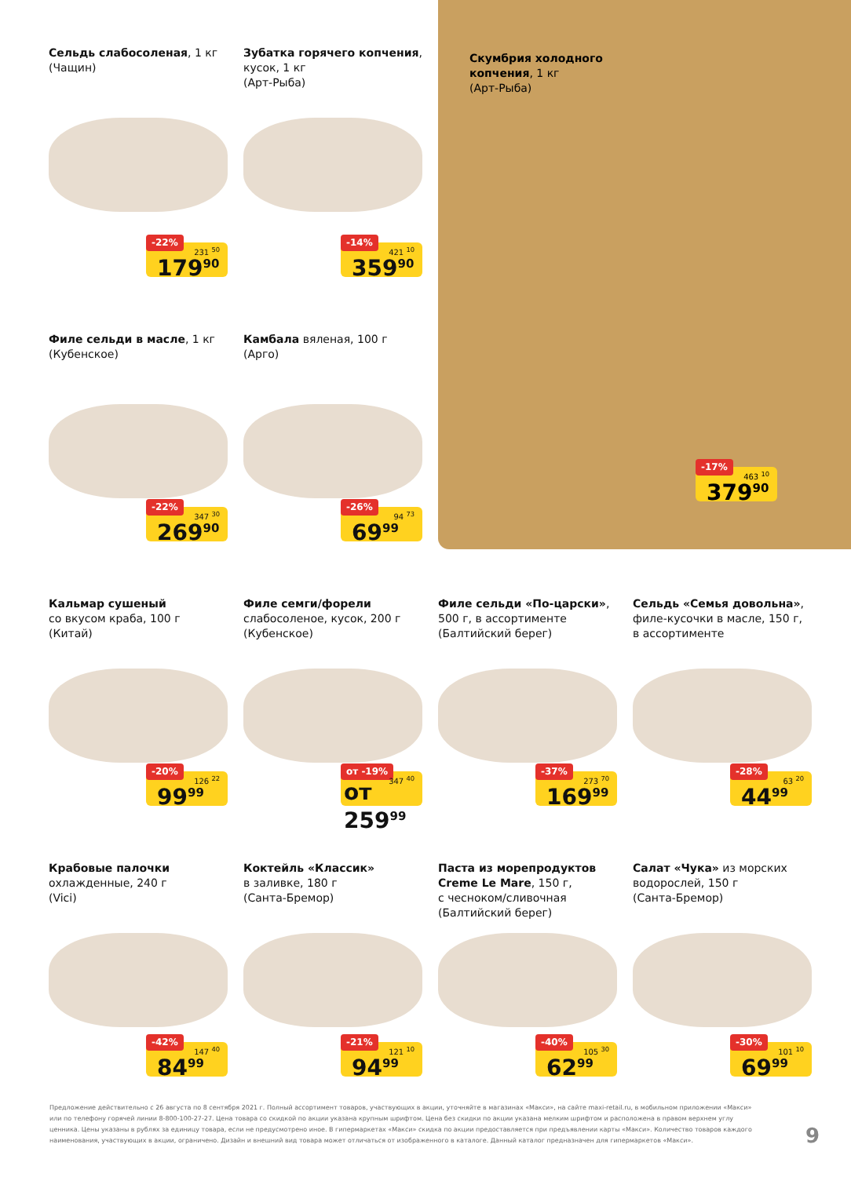Сельдь слабосоленая, 1 кг
(Чащин)
-22%
231 <sup>50</sup>
179<sup>90</sup>
Зубатка горячего копчения, кусок, 1 кг
(Арт-Рыба)
-14%
421 <sup>10</sup>
359<sup>90</sup>
Скумбрия холодного
копчения, 1 кг
(Арт-Рыба)
-17%
463 <sup>10</sup>
379<sup>90</sup>
Филе сельди в масле, 1 кг
(Кубенское)
-22%
347 <sup>30</sup>
269<sup>90</sup>
Камбала вяленая, 100 г
(Арго)
-26%
94 <sup>73</sup>
69<sup>99</sup>
Кальмар сушеный
со вкусом краба, 100 г
(Китай)
-20%
126 <sup>22</sup>
99<sup>99</sup>
Филе семги/форели
слабосоленое, кусок, 200 г
(Кубенское)
от -19%
347 <sup>40</sup>
от 259<sup>99</sup>
Филе сельди «По-царски»,
500 г, в ассортименте
(Балтийский берег)
-37%
273 <sup>70</sup>
169<sup>99</sup>
Сельдь «Семья довольна»,
филе-кусочки в масле, 150 г,
в ассортименте
-28%
63 <sup>20</sup>
44<sup>99</sup>
Крабовые палочки
охлажденные, 240 г
(Vici)
-42%
147 <sup>40</sup>
84<sup>99</sup>
Коктейль «Классик»
в заливке, 180 г
(Санта-Бремор)
-21%
121 <sup>10</sup>
94<sup>99</sup>
Паста из морепродуктов Creme Le Mare, 150 г,
с чесноком/сливочная
(Балтийский берег)
-40%
105 <sup>30</sup>
62<sup>99</sup>
Салат «Чука» из морских
водорослей, 150 г
(Санта-Бремор)
-30%
101 <sup>10</sup>
69<sup>99</sup>
Предложение действительно с 26 августа по 8 сентября 2021 г. Полный ассортимент товаров, участвующих в акции, уточняйте в магазинах «Макси», на сайте maxi-retail.ru, в мобильном приложении «Макси» или по телефону горячей линии 8-800-100-27-27. Цена товара со скидкой по акции указана крупным шрифтом. Цена без скидки по акции указана мелким шрифтом и расположена в правом верхнем углу ценника. Цены указаны в рублях за единицу товара, если не предусмотрено иное. В гипермаркетах «Макси» скидка по акции предоставляется при предъявлении карты «Макси». Количество товаров каждого наименования, участвующих в акции, ограничено. Дизайн и внешний вид товара может отличаться от изображенного в каталоге. Данный каталог предназначен для гипермаркетов «Макси».
9